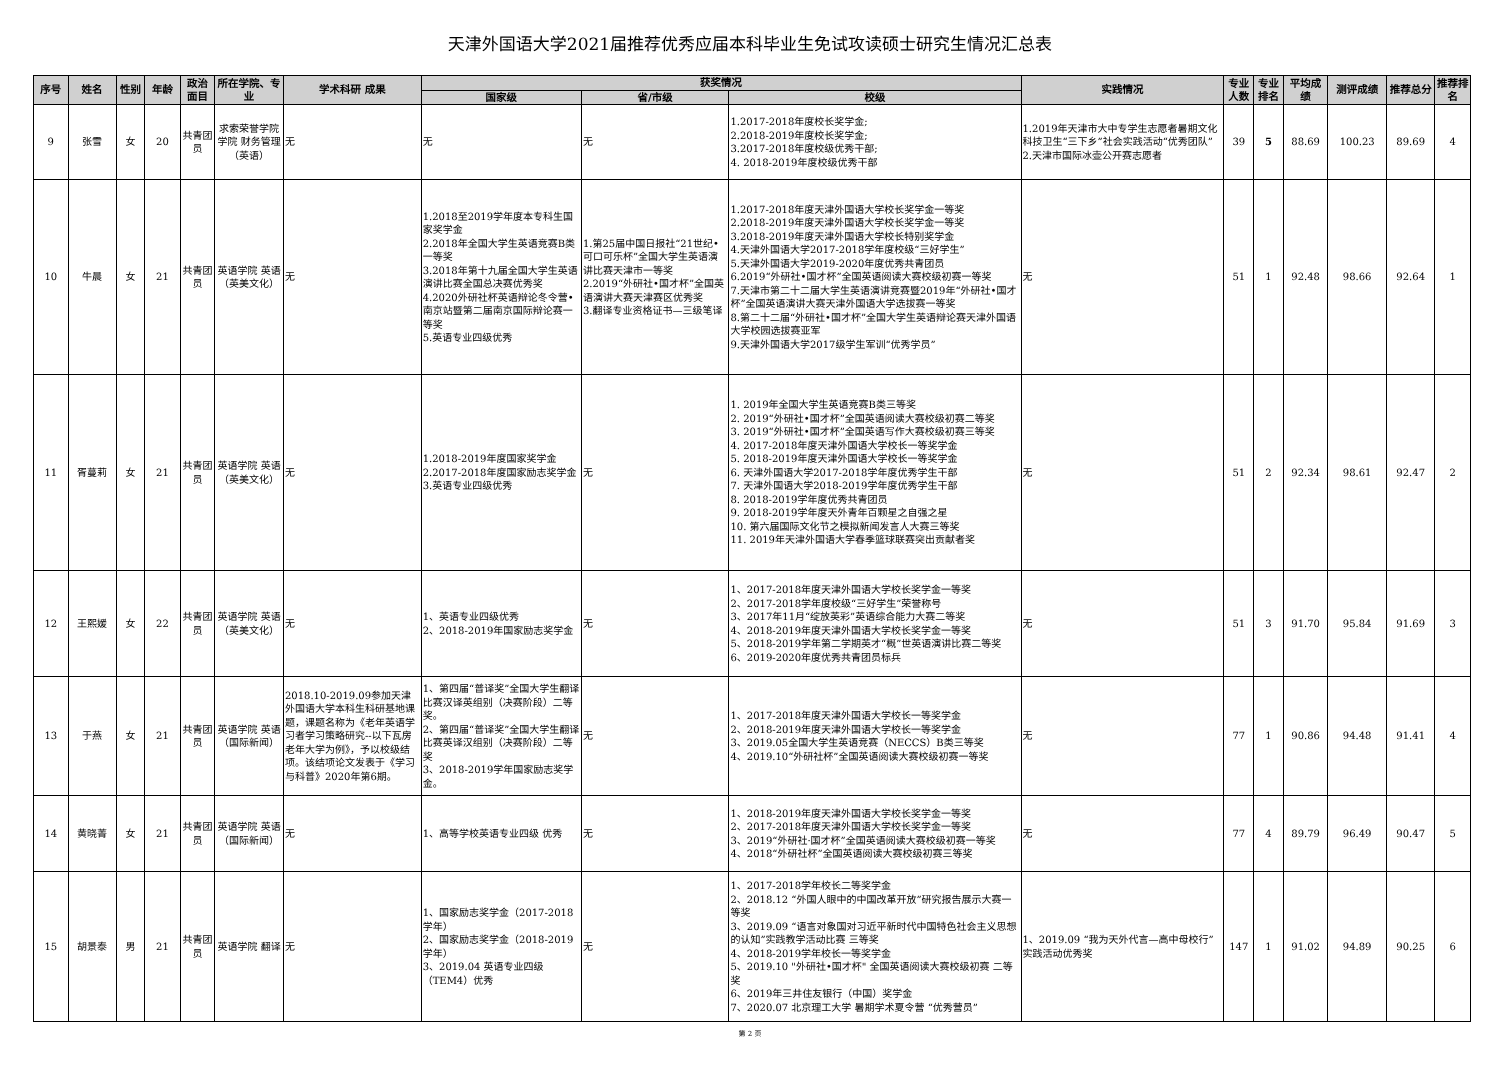天津外国语大学2021届推荐优秀应届本科毕业生免试攻读硕士研究生情况汇总表
| 序号 | 姓名 | 性别 | 年龄 | 政治面目 | 所在学院、专业 | 学术科研 成果 | 获奖情况 | | | 实践情况 | 专业人数 | 专业排名 | 平均成绩 | 测评成绩 | 推荐总分 | 推荐排名 |
| --- | --- | --- | --- | --- | --- | --- | --- | --- | --- | --- | --- | --- | --- | --- | --- | --- |
| | | | | | | | 国家级 | 省/市级 | 校级 | | | | | | | |
| 9 | 张雪 | 女 | 20 | 共青团员 | 求索荣誉学院学院 财务管理（英语） | 无 | 无 | 无 | 1.2017-2018年度校长奖学金; 2.2018-2019年度校长奖学金; 3.2017-2018年度校级优秀干部; 4. 2018-2019年度校级优秀干部 | 1.2019年天津市大中专学生志愿者暑期文化科技卫生“三下乡”社会实践活动“优秀团队” 2.天津市国际冰壶公开赛志愿者 | 39 | 5 | 88.69 | 100.23 | 89.69 | 4 |
| 10 | 牛晨 | 女 | 21 | 共青团员 | 英语学院 英语（英美文化） | 无 | 1.2018至2019学年度本专科生国家奖学金 2.2018年全国大学生英语竞赛B类一等奖 3.2018年第十九届全国大学生英语演讲比赛全国总决赛优秀奖 4.2020外研社杯英语辩论冬令营•南京站暨第二届南京国际辩论赛一等奖 5.英语专业四级优秀 | 1.第25届中国日报社“21世纪•可口可乐杯”全国大学生英语演讲比赛天津市一等奖 2.2019“外研社•国才杯”全国英语演讲大赛天津赛区优秀奖 3.翻译专业资格证书—三级笔译 | 1.2017-2018年度天津外国语大学校长奖学金一等奖 2.2018-2019年度天津外国语大学校长奖学金一等奖 3.2018-2019年度天津外国语大学校长特别奖学金 4.天津外国语大学2017-2018学年度校级“三好学生” 5.天津外国语大学2019-2020年度优秀共青团员 6.2019“外研社•国才杯”全国英语阅读大赛校级初赛一等奖 7.天津市第二十二届大学生英语演讲竞赛暨2019年“外研社•国才杯”全国英语演讲大赛天津外国语大学选拔赛一等奖 8.第二十二届“外研社•国才杯”全国大学生英语辩论赛天津外国语大学校园选拔赛亚军 9.天津外国语大学2017级学生军训“优秀学员” | 无 | 51 | 1 | 92.48 | 98.66 | 92.64 | 1 |
| 11 | 胥蔓莉 | 女 | 21 | 共青团员 | 英语学院 英语（英美文化） | 无 | 1.2018-2019年度国家奖学金 2.2017-2018年度国家励志奖学金 3.英语专业四级优秀 | 无 | 1. 2019年全国大学生英语竞赛B类三等奖 2. 2019“外研社•国才杯”全国英语阅读大赛校级初赛二等奖 3. 2019“外研社•国才杯”全国英语写作大赛校级初赛三等奖 4. 2017-2018年度天津外国语大学校长一等奖学金 5. 2018-2019年度天津外国语大学校长一等奖学金 6. 天津外国语大学2017-2018学年度优秀学生干部 7. 天津外国语大学2018-2019学年度优秀学生干部 8. 2018-2019学年度优秀共青团员 9. 2018-2019学年度天外青年百颗星之自强之星 10. 第六届国际文化节之模拟新闻发言人大赛三等奖 11. 2019年天津外国语大学春季篮球联赛突出贡献者奖 | 无 | 51 | 2 | 92.34 | 98.61 | 92.47 | 2 |
| 12 | 王熙媛 | 女 | 22 | 共青团员 | 英语学院 英语（英美文化） | 无 | 1、英语专业四级优秀 2、2018-2019年国家励志奖学金 | 无 | 1、2017-2018年度天津外国语大学校长奖学金一等奖 2、2017-2018学年度校级“三好学生”荣誉称号 3、2017年11月“绽放英彩”英语综合能力大赛二等奖 4、2018-2019年度天津外国语大学校长奖学金一等奖 5、2018-2019学年第二学期英才“概”世英语演讲比赛二等奖 6、2019-2020年度优秀共青团员标兵 | 无 | 51 | 3 | 91.70 | 95.84 | 91.69 | 3 |
| 13 | 于燕 | 女 | 21 | 共青团员 | 英语学院 英语（国际新闻） | 2018.10-2019.09参加天津外国语大学本科生科研基地课题，课题名称为《老年英语学习者学习策略研究--以下瓦房老年大学为例》，予以校级结项。该结项论文发表于《学习与科普》2020年第6期。 | 1、第四届“普译奖”全国大学生翻译比赛汉译英组别（决赛阶段）二等奖。 2、第四届“普译奖”全国大学生翻译比赛英译汉组别（决赛阶段）二等奖 3、2018-2019学年国家励志奖学金。 | 无 | 1、2017-2018年度天津外国语大学校长一等奖学金 2、2018-2019年度天津外国语大学校长一等奖学金 3、2019.05全国大学生英语竞赛（NECCS）B类三等奖 4、2019.10“外研社杯”全国英语阅读大赛校级初赛一等奖 | 无 | 77 | 1 | 90.86 | 94.48 | 91.41 | 4 |
| 14 | 黄晓菁 | 女 | 21 | 共青团员 | 英语学院 英语（国际新闻） | 无 | 1、高等学校英语专业四级 优秀 | 无 | 1、2018-2019年度天津外国语大学校长奖学金一等奖 2、2017-2018年度天津外国语大学校长奖学金一等奖 3、2019“外研社·国才杯”全国英语阅读大赛校级初赛一等奖 4、2018“外研社杯”全国英语阅读大赛校级初赛三等奖 | 无 | 77 | 4 | 89.79 | 96.49 | 90.47 | 5 |
| 15 | 胡景泰 | 男 | 21 | 共青团员 | 英语学院 翻译 | 无 | 1、国家励志奖学金（2017-2018学年） 2、国家励志奖学金（2018-2019学年） 3、2019.04 英语专业四级（TEM4）优秀 | 无 | 1、2017-2018学年校长二等奖学金 2、2018.12 “外国人眼中的中国改革开放”研究报告展示大赛一等奖 3、2019.09 “语言对象国对习近平新时代中国特色社会主义思想的认知”实践教学活动比赛 三等奖 4、2018-2019学年校长一等奖学金 5、2019.10 "外研社•国才杯" 全国英语阅读大赛校级初赛 二等奖 6、2019年三井住友银行（中国）奖学金 7、2020.07 北京理工大学 暑期学术夏令营 “优秀营员” | 1、2019.09 “我为天外代言—高中母校行”实践活动优秀奖 | 147 | 1 | 91.02 | 94.89 | 90.25 | 6 |
第 2 页